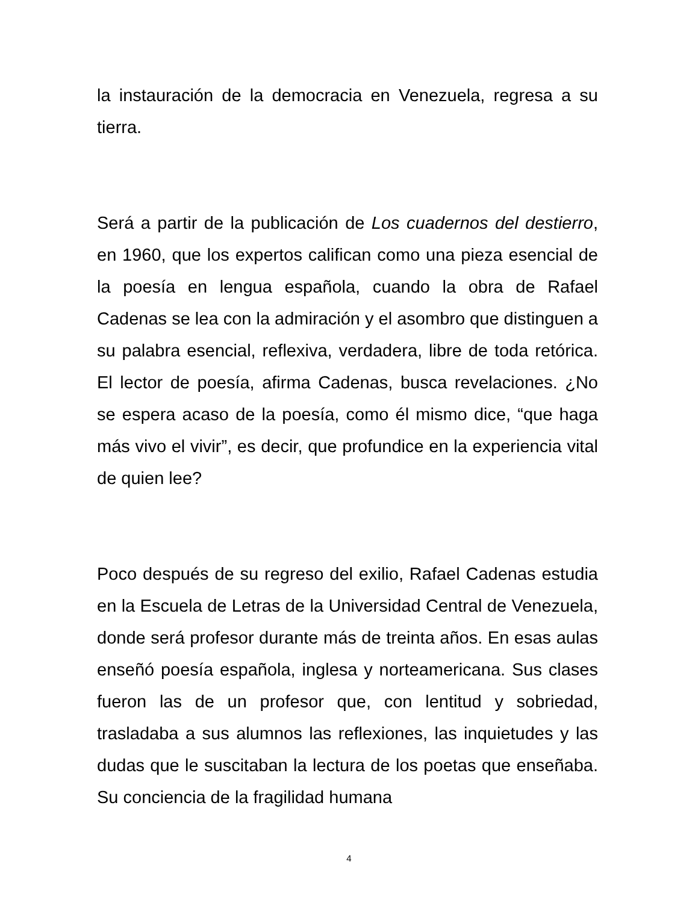la instauración de la democracia en Venezuela, regresa a su tierra.
Será a partir de la publicación de Los cuadernos del destierro, en 1960, que los expertos califican como una pieza esencial de la poesía en lengua española, cuando la obra de Rafael Cadenas se lea con la admiración y el asombro que distinguen a su palabra esencial, reflexiva, verdadera, libre de toda retórica. El lector de poesía, afirma Cadenas, busca revelaciones. ¿No se espera acaso de la poesía, como él mismo dice, “que haga más vivo el vivir”, es decir, que profundice en la experiencia vital de quien lee?
Poco después de su regreso del exilio, Rafael Cadenas estudia en la Escuela de Letras de la Universidad Central de Venezuela, donde será profesor durante más de treinta años. En esas aulas enseñó poesía española, inglesa y norteamericana. Sus clases fueron las de un profesor que, con lentitud y sobriedad, trasladaba a sus alumnos las reflexiones, las inquietudes y las dudas que le suscitaban la lectura de los poetas que enseñaba. Su conciencia de la fragilidad humana
4